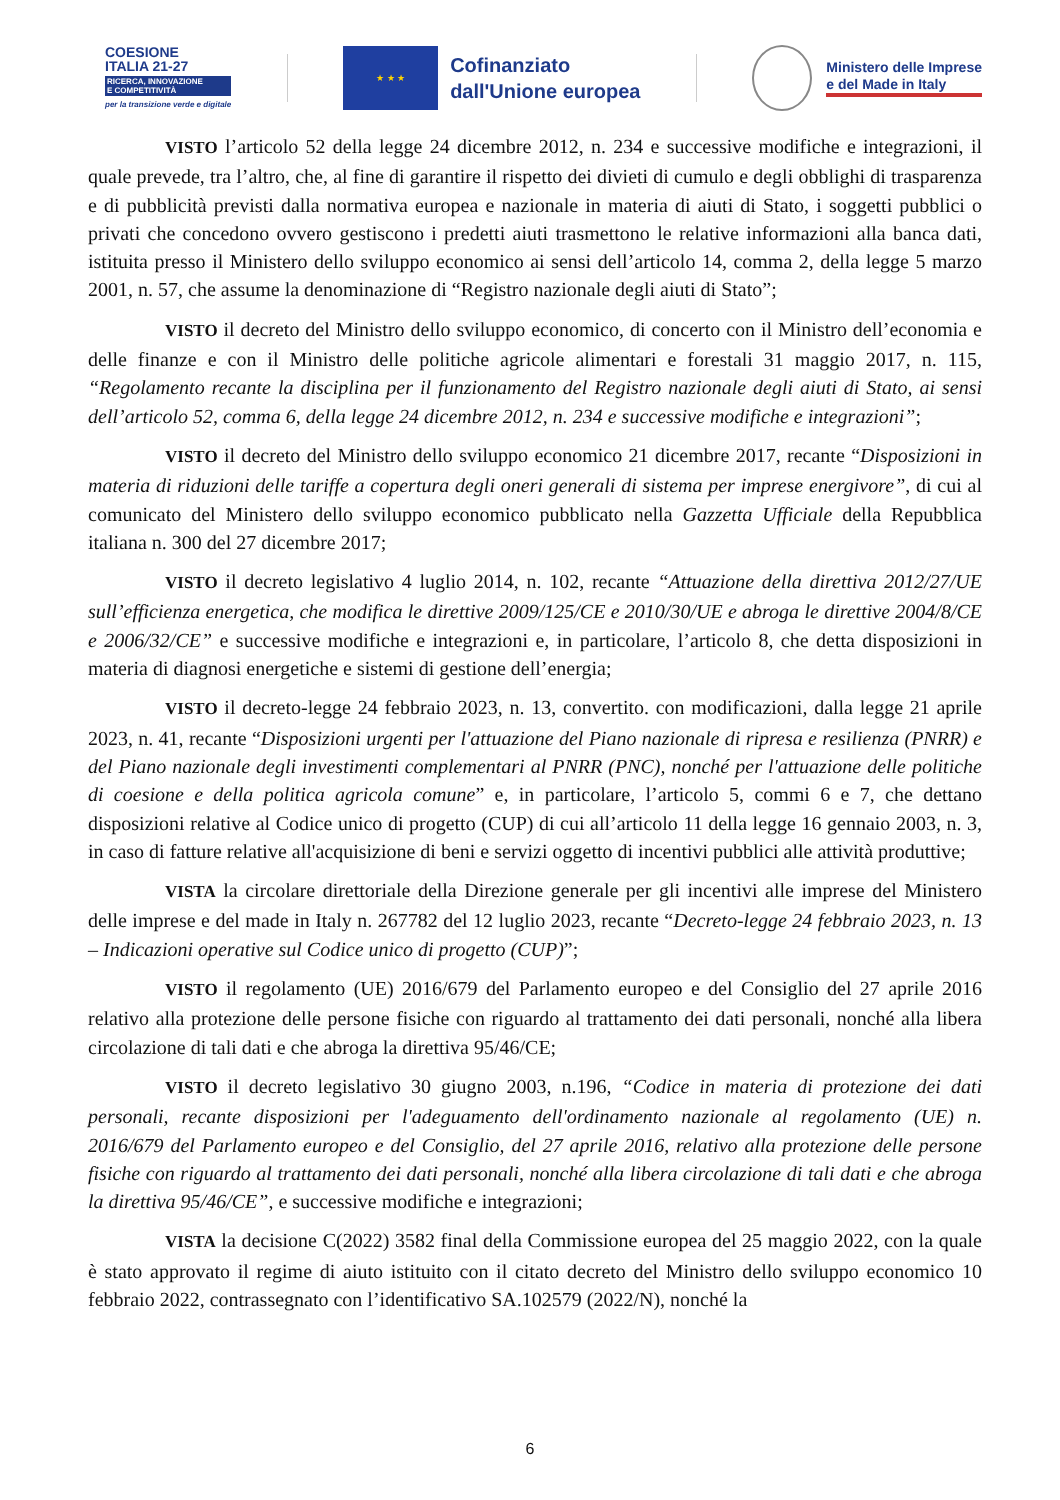COESIONE
ITALIA 21-27
RICERCA, INNOVAZIONE
E COMPETITIVITÀ
per la transizione verde e digitale
★ ★ ★
Cofinanziato
dall'Unione europea
Ministero delle Imprese
e del Made in Italy
VISTO l’articolo 52 della legge 24 dicembre 2012, n. 234 e successive modifiche e integrazioni, il quale prevede, tra l’altro, che, al fine di garantire il rispetto dei divieti di cumulo e degli obblighi di trasparenza e di pubblicità previsti dalla normativa europea e nazionale in materia di aiuti di Stato, i soggetti pubblici o privati che concedono ovvero gestiscono i predetti aiuti trasmettono le relative informazioni alla banca dati, istituita presso il Ministero dello sviluppo economico ai sensi dell’articolo 14, comma 2, della legge 5 marzo 2001, n. 57, che assume la denominazione di “Registro nazionale degli aiuti di Stato”;
VISTO il decreto del Ministro dello sviluppo economico, di concerto con il Ministro dell’economia e delle finanze e con il Ministro delle politiche agricole alimentari e forestali 31 maggio 2017, n. 115, “Regolamento recante la disciplina per il funzionamento del Registro nazionale degli aiuti di Stato, ai sensi dell’articolo 52, comma 6, della legge 24 dicembre 2012, n. 234 e successive modifiche e integrazioni”;
VISTO il decreto del Ministro dello sviluppo economico 21 dicembre 2017, recante “Disposizioni in materia di riduzioni delle tariffe a copertura degli oneri generali di sistema per imprese energivore”, di cui al comunicato del Ministero dello sviluppo economico pubblicato nella Gazzetta Ufficiale della Repubblica italiana n. 300 del 27 dicembre 2017;
VISTO il decreto legislativo 4 luglio 2014, n. 102, recante “Attuazione della direttiva 2012/27/UE sull’efficienza energetica, che modifica le direttive 2009/125/CE e 2010/30/UE e abroga le direttive 2004/8/CE e 2006/32/CE” e successive modifiche e integrazioni e, in particolare, l’articolo 8, che detta disposizioni in materia di diagnosi energetiche e sistemi di gestione dell’energia;
VISTO il decreto-legge 24 febbraio 2023, n. 13, convertito. con modificazioni, dalla legge 21 aprile 2023, n. 41, recante “Disposizioni urgenti per l'attuazione del Piano nazionale di ripresa e resilienza (PNRR) e del Piano nazionale degli investimenti complementari al PNRR (PNC), nonché per l'attuazione delle politiche di coesione e della politica agricola comune” e, in particolare, l’articolo 5, commi 6 e 7, che dettano disposizioni relative al Codice unico di progetto (CUP) di cui all’articolo 11 della legge 16 gennaio 2003, n. 3, in caso di fatture relative all'acquisizione di beni e servizi oggetto di incentivi pubblici alle attività produttive;
VISTA la circolare direttoriale della Direzione generale per gli incentivi alle imprese del Ministero delle imprese e del made in Italy n. 267782 del 12 luglio 2023, recante “Decreto-legge 24 febbraio 2023, n. 13 – Indicazioni operative sul Codice unico di progetto (CUP)”;
VISTO il regolamento (UE) 2016/679 del Parlamento europeo e del Consiglio del 27 aprile 2016 relativo alla protezione delle persone fisiche con riguardo al trattamento dei dati personali, nonché alla libera circolazione di tali dati e che abroga la direttiva 95/46/CE;
VISTO il decreto legislativo 30 giugno 2003, n.196, “Codice in materia di protezione dei dati personali, recante disposizioni per l'adeguamento dell'ordinamento nazionale al regolamento (UE) n. 2016/679 del Parlamento europeo e del Consiglio, del 27 aprile 2016, relativo alla protezione delle persone fisiche con riguardo al trattamento dei dati personali, nonché alla libera circolazione di tali dati e che abroga la direttiva 95/46/CE”, e successive modifiche e integrazioni;
VISTA la decisione C(2022) 3582 final della Commissione europea del 25 maggio 2022, con la quale è stato approvato il regime di aiuto istituito con il citato decreto del Ministro dello sviluppo economico 10 febbraio 2022, contrassegnato con l’identificativo SA.102579 (2022/N), nonché la
6